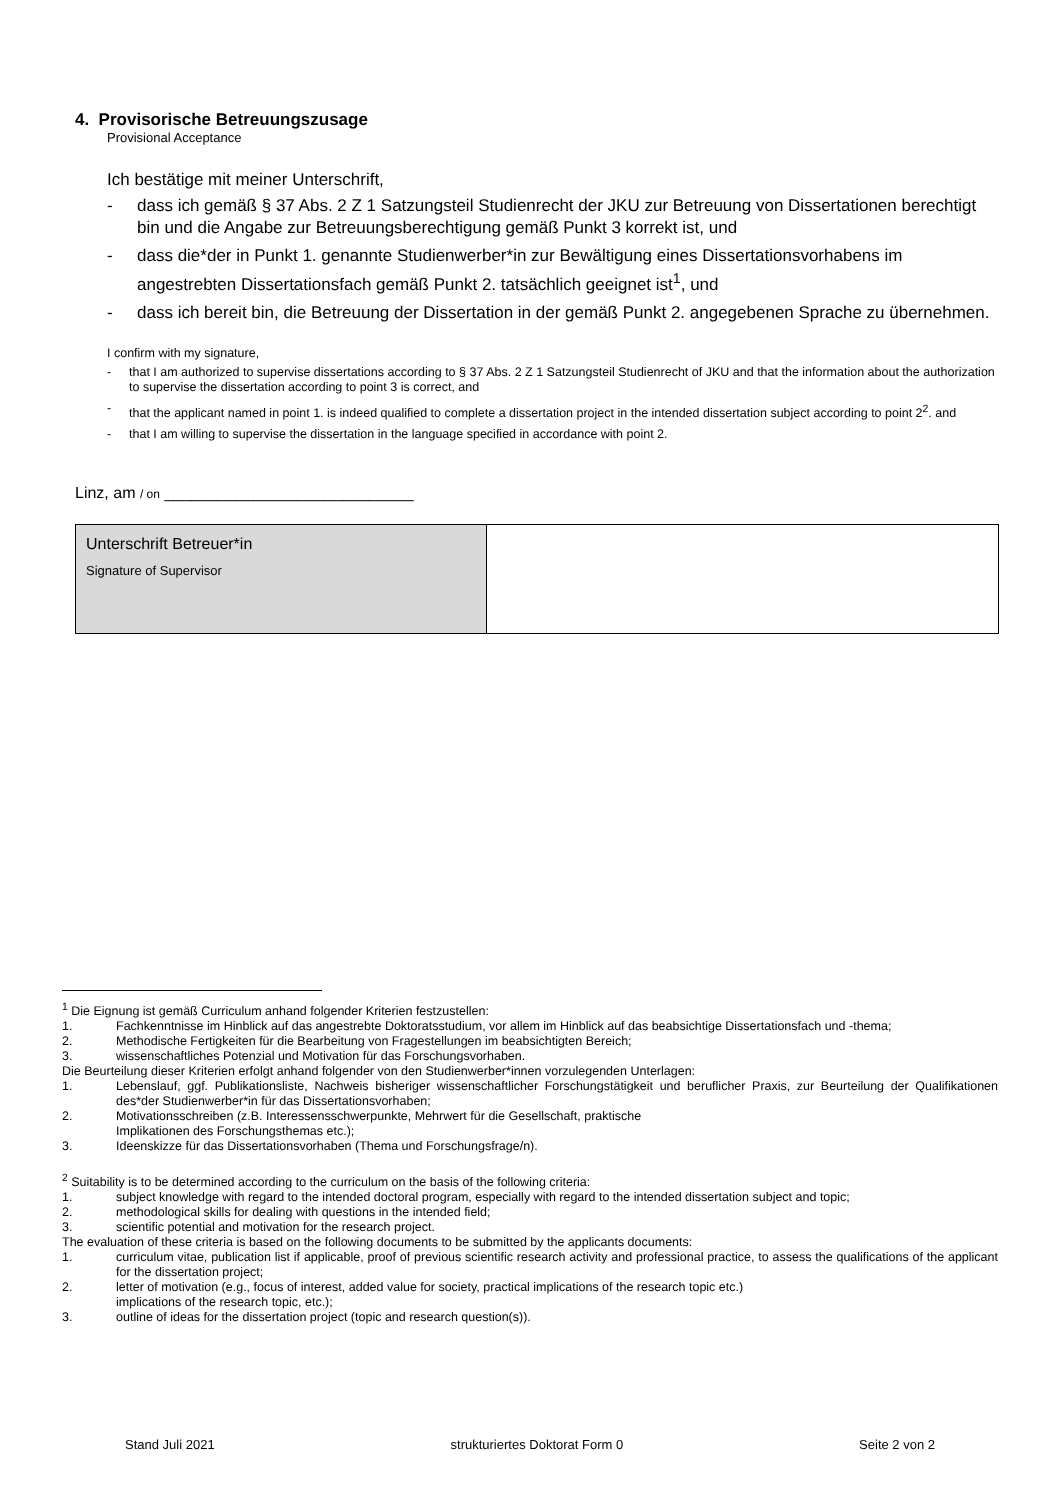4. Provisorische Betreuungszusage
Provisional Acceptance
Ich bestätige mit meiner Unterschrift,
- dass ich gemäß § 37 Abs. 2 Z 1 Satzungsteil Studienrecht der JKU zur Betreuung von Dissertationen berechtigt bin und die Angabe zur Betreuungsberechtigung gemäß Punkt 3 korrekt ist, und
- dass die*der in Punkt 1. genannte Studienwerber*in zur Bewältigung eines Dissertationsvorhabens im angestrebten Dissertationsfach gemäß Punkt 2. tatsächlich geeignet ist<sup>1</sup>, und
- dass ich bereit bin, die Betreuung der Dissertation in der gemäß Punkt 2. angegebenen Sprache zu übernehmen.
I confirm with my signature,
- that I am authorized to supervise dissertations according to § 37 Abs. 2 Z 1 Satzungsteil Studienrecht of JKU and that the information about the authorization to supervise the dissertation according to point 3 is correct, and
- that the applicant named in point 1. is indeed qualified to complete a dissertation project in the intended dissertation subject according to point 2<sup>2</sup>. and
- that I am willing to supervise the dissertation in the language specified in accordance with point 2.
Linz, am / on ____________________________
| Unterschrift Betreuer*in Signature of Supervisor | |
<sup>1</sup> Die Eignung ist gemäß Curriculum anhand folgender Kriterien festzustellen:
1. Fachkenntnisse im Hinblick auf das angestrebte Doktoratsstudium, vor allem im Hinblick auf das beabsichtige Dissertationsfach und -thema;
2. Methodische Fertigkeiten für die Bearbeitung von Fragestellungen im beabsichtigten Bereich;
3. wissenschaftliches Potenzial und Motivation für das Forschungsvorhaben.
Die Beurteilung dieser Kriterien erfolgt anhand folgender von den Studienwerber*innen vorzulegenden Unterlagen:
1. Lebenslauf, ggf. Publikationsliste, Nachweis bisheriger wissenschaftlicher Forschungstätigkeit und beruflicher Praxis, zur Beurteilung der Qualifikationen des*der Studienwerber*in für das Dissertationsvorhaben;
2. Motivationsschreiben (z.B. Interessensschwerpunkte, Mehrwert für die Gesellschaft, praktische
Implikationen des Forschungsthemas etc.);
3. Ideenskizze für das Dissertationsvorhaben (Thema und Forschungsfrage/n).
<sup>2</sup> Suitability is to be determined according to the curriculum on the basis of the following criteria:
1. subject knowledge with regard to the intended doctoral program, especially with regard to the intended dissertation subject and topic;
2. methodological skills for dealing with questions in the intended field;
3. scientific potential and motivation for the research project.
The evaluation of these criteria is based on the following documents to be submitted by the applicants documents:
1. curriculum vitae, publication list if applicable, proof of previous scientific research activity and professional practice, to assess the qualifications of the applicant for the dissertation project;
2. letter of motivation (e.g., focus of interest, added value for society, practical implications of the research topic etc.)
implications of the research topic, etc.);
3. outline of ideas for the dissertation project (topic and research question(s)).
Stand Juli 2021 strukturiertes Doktorat Form 0 Seite 2 von 2